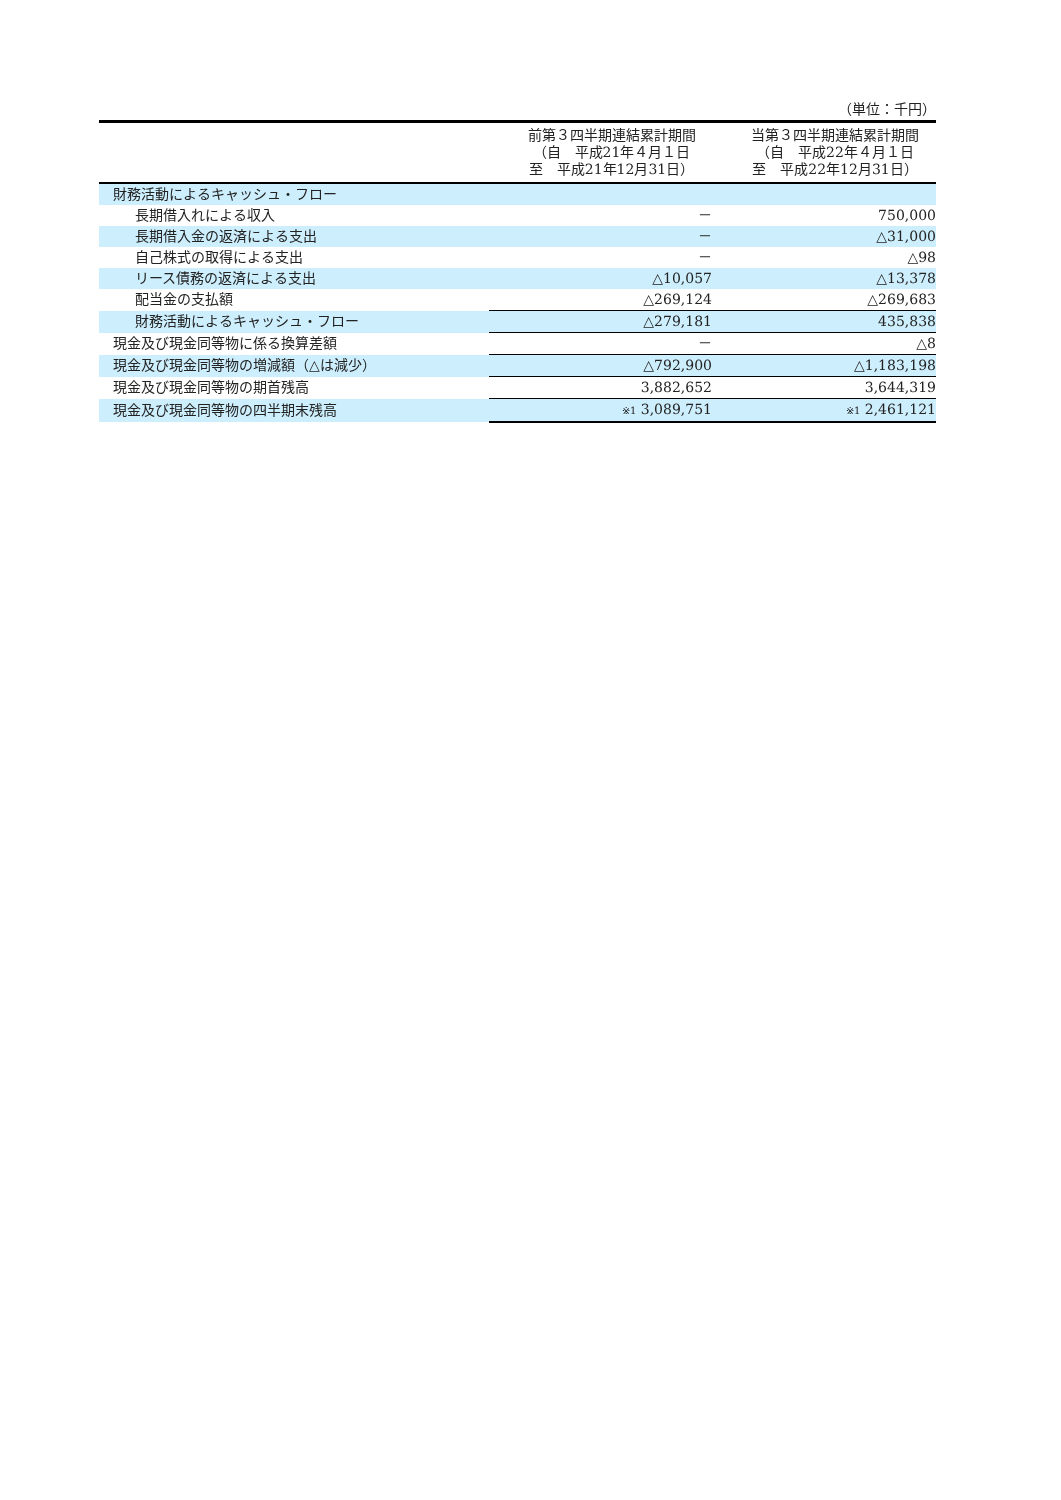（単位：千円）
| | 前第３四半期連結累計期間 （自 平成21年４月１日 至 平成21年12月31日） | 当第３四半期連結累計期間 （自 平成22年４月１日 至 平成22年12月31日） |
| --- | --- | --- |
| 財務活動によるキャッシュ・フロー | | |
| 長期借入れによる収入 | － | 750,000 |
| 長期借入金の返済による支出 | － | △31,000 |
| 自己株式の取得による支出 | － | △98 |
| リース債務の返済による支出 | △10,057 | △13,378 |
| 配当金の支払額 | △269,124 | △269,683 |
| 財務活動によるキャッシュ・フロー | △279,181 | 435,838 |
| 現金及び現金同等物に係る換算差額 | － | △8 |
| 現金及び現金同等物の増減額（△は減少） | △792,900 | △1,183,198 |
| 現金及び現金同等物の期首残高 | 3,882,652 | 3,644,319 |
| 現金及び現金同等物の四半期末残高 | ※1 3,089,751 | ※1 2,461,121 |